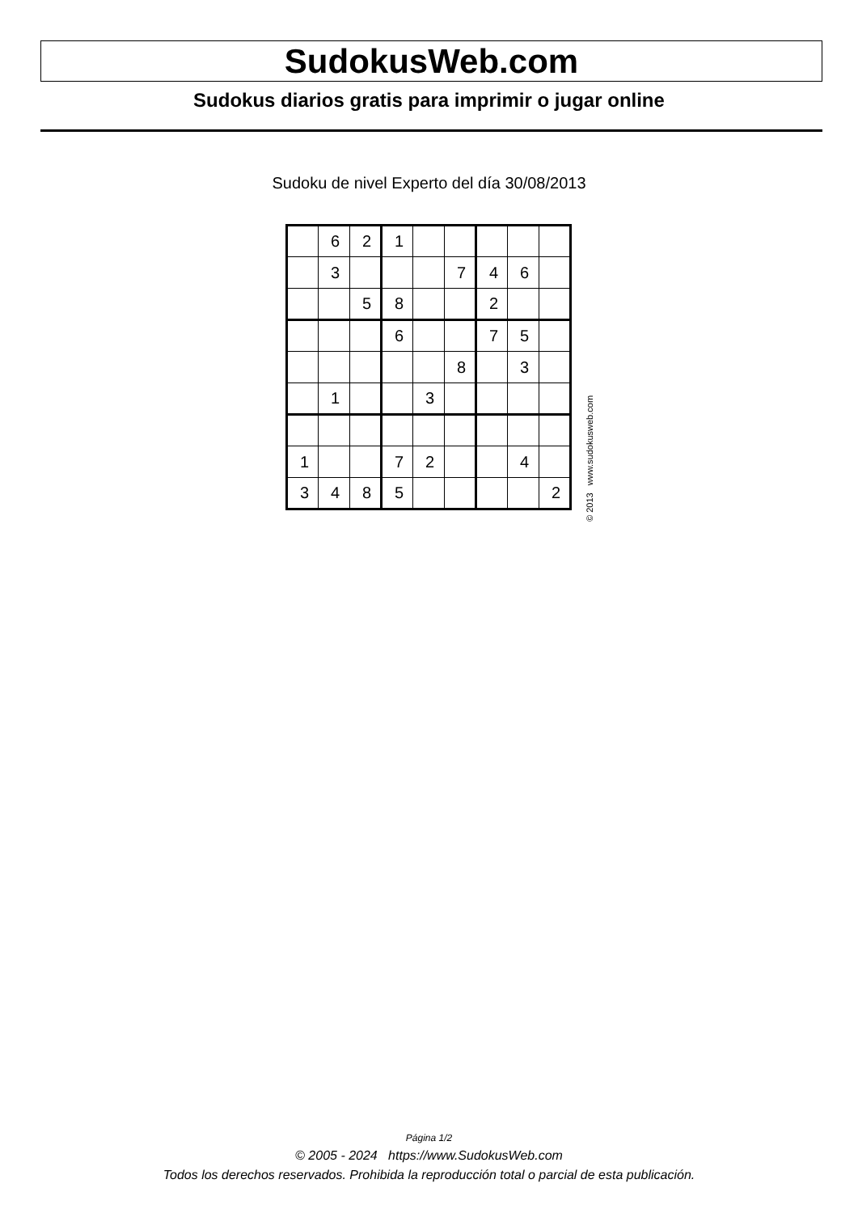SudokusWeb.com
Sudokus diarios gratis para imprimir o jugar online
Sudoku de nivel Experto del día 30/08/2013
| | 6 | 2 | 1 | | | | | |
| | 3 | | | | 7 | 4 | 6 | |
| | | 5 | 8 | | | 2 | | |
| | | | 6 | | | 7 | 5 | |
| | | | | | 8 | | 3 | |
| | 1 | | | 3 | | | | |
| 1 | | | 7 | 2 | | | 4 | |
| 3 | 4 | 8 | 5 | | | | | 2 |
© 2013 www.sudokusweb.com
Página 1/2
© 2005 - 2024 https://www.SudokusWeb.com
Todos los derechos reservados. Prohibida la reproducción total o parcial de esta publicación.